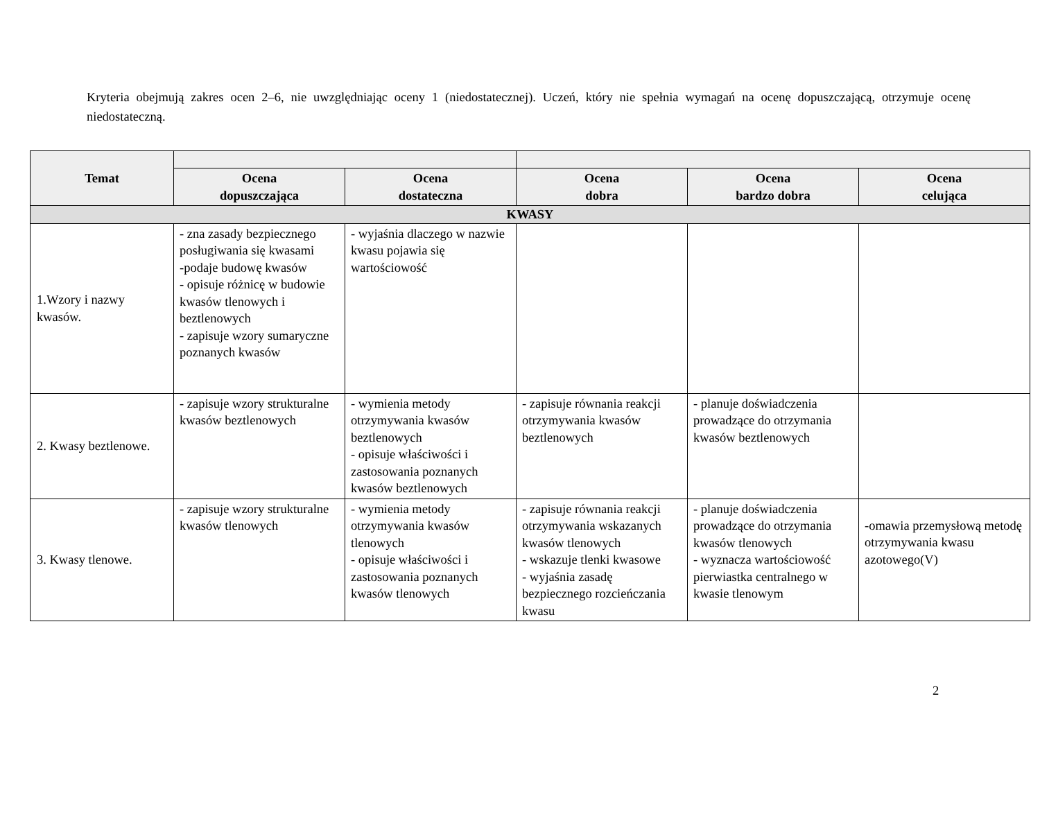Kryteria obejmują zakres ocen 2–6, nie uwzględniając oceny 1 (niedostatecznej). Uczeń, który nie spełnia wymagań na ocenę dopuszczającą, otrzymuje ocenę niedostateczną.
| Temat | | | | | |
| --- | --- | --- | --- | --- | --- |
| | Ocena dopuszczająca | Ocena dostateczna | Ocena dobra | Ocena bardzo dobra | Ocena celująca |
| KWASY | | | | | |
| 1.Wzory i nazwy kwasów. | - zna zasady bezpiecznego posługiwania się kwasami -podaje budowę kwasów - opisuje różnicę w budowie kwasów tlenowych i beztlenowych - zapisuje wzory sumaryczne poznanych kwasów | - wyjaśnia dlaczego w nazwie kwasu pojawia się wartościowość | | | |
| 2. Kwasy beztlenowe. | - zapisuje wzory strukturalne kwasów beztlenowych | - wymienia metody otrzymywania kwasów beztlenowych - opisuje właściwości i zastosowania poznanych kwasów beztlenowych | - zapisuje równania reakcji otrzymywania kwasów beztlenowych | - planuje doświadczenia prowadzące do otrzymania kwasów beztlenowych | |
| 3. Kwasy tlenowe. | - zapisuje wzory strukturalne kwasów tlenowych | - wymienia metody otrzymywania kwasów tlenowych - opisuje właściwości i zastosowania poznanych kwasów tlenowych | - zapisuje równania reakcji otrzymywania wskazanych kwasów tlenowych - wskazuje tlenki kwasowe - wyjaśnia zasadę bezpiecznego rozcieńczania kwasu | - planuje doświadczenia prowadzące do otrzymania kwasów tlenowych - wyznacza wartościowość pierwiastka centralnego w kwasie tlenowym | -omawia przemysłową metodę otrzymywania kwasu azotowego(V) |
2